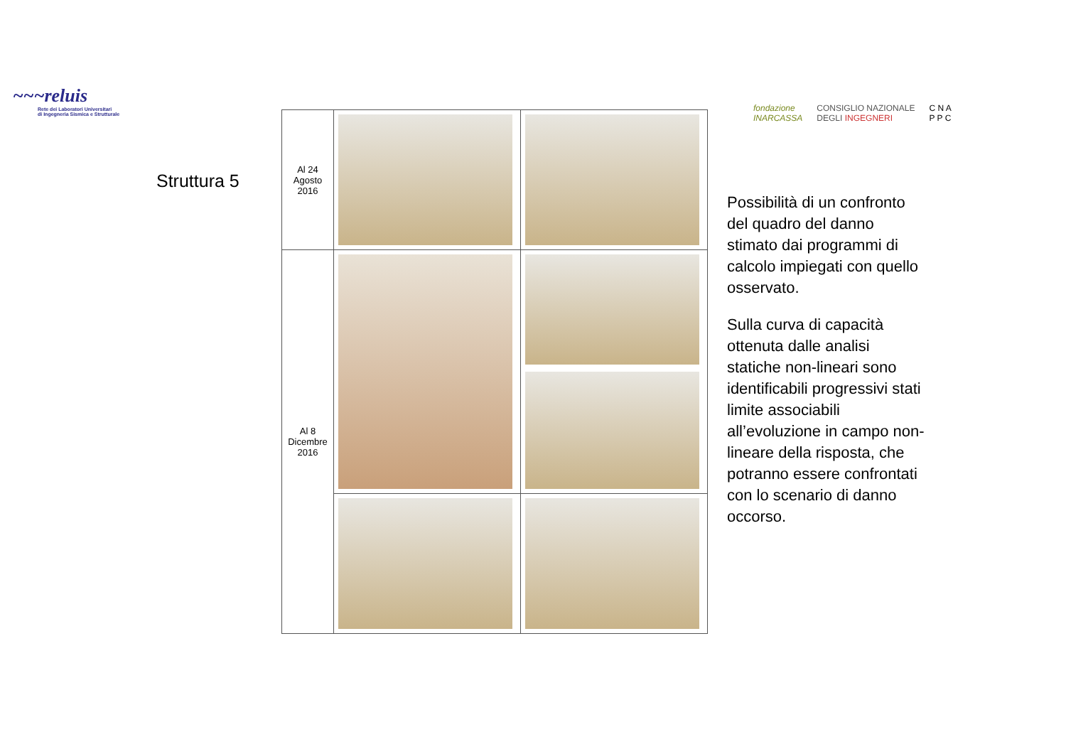~~~reluis
Rete dei Laboratori Universitari
di Ingegneria Sismica e Strutturale
fondazione
INARCASSA CONSIGLIO NAZIONALE
DEGLI INGEGNERI C N A
P P C
Struttura 5
| Al 24 Agosto 2016 | | |
| Al 8 Dicembre 2016 | | |
Possibilità di un confronto del quadro del danno stimato dai programmi di calcolo impiegati con quello osservato.
Sulla curva di capacità ottenuta dalle analisi statiche non-lineari sono identificabili progressivi stati limite associabili all’evoluzione in campo non-lineare della risposta, che potranno essere confrontati con lo scenario di danno occorso.